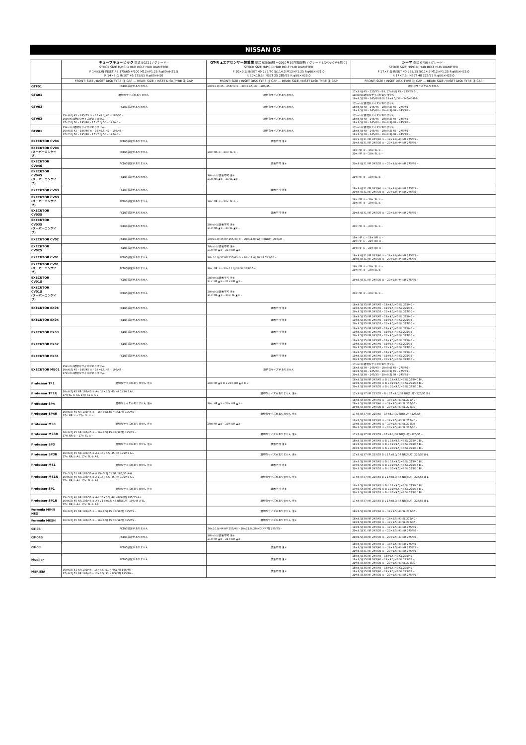NISSAN 05
| | キューブキュービック 型式 BGZ11 / グレード – STOCK SIZE H/P.C.D HUB BOLT HUB DIAMETER F 14×5.0J INSET 45 175/65 4/100 M12×P1.25 F:φ60×H31.5 R 14×5.0J INSET 45 175/65 R:φ60×H10 | GT-R ▲エアセンサー装着車 型式 R35(前期 ～2010年10月製造車) / グレード (スペックVを除く) STOCK SIZE H/P.C.D HUB BOLT HUB DIAMETER F 20×9.5J INSET 45 255/40 5/114.3 M12×P1.25 F:φ66×H31.0 R 20×10.5J INSET 25 285/35 R:φ66×H25.0 | シーマ 型式 GF50 / グレード – STOCK SIZE H/P.C.D HUB BOLT HUB DIAMETER F 17×7.5J INSET 40 225/55 5/114.3 M12×P1.25 F:φ66×H22.0 R 17×7.5J INSET 40 225/55 R:φ66×H23.0 |
| | FRONT: SIZE / INSET DISK TYRE 注 CAP — REAR: SIZE / INSET DISK TYRE 注 CAP | FRONT: SIZE / INSET DISK TYRE 注 CAP — REAR: SIZE / INSET DISK TYRE 注 CAP | FRONT: SIZE / INSET DISK TYRE 注 CAP — REAR: SIZE / INSET DISK TYRE 注 CAP |
| GTF01 | PCDの設定がありません | 20×10.0J 35 – 255/40 ⑤ – 20×10.5J 20 – 285/35 – | 適切なサイズがありません |
| GTX01 | 適切なサイズがありません | 適切なサイズがありません | 17×8.0J 45 – 225/55 – B-L 17×8.0J 45 – 225/55 B-L 18inchは適切なサイズがありません 19×8.5J 38 – 245/40 B-SL 19×8.5J 38 – 245/40 B-SL |
| GTV03 | PCDの設定がありません | 適切なサイズがありません | 17inchは適切なサイズがありません 18×8.5J 40 – 245/45 – 18×9.5J 45 – 275/40 – 19×8.5J 38 – 245/40 – 19×8.5J 38 – 245/40 – |
| GTV02 | 15×6.0J 45 – 185/55 ⑤ – 15×6.0J 45 – 185/55 – 16inchは適切なサイズがありません 17×7.0J 50 – 195/40 – 17×7.0J 50 – 195/40 – | 適切なサイズがありません | 17inchは適切なサイズがありません 18×8.5J 40 – 245/45 – 18×8.5J 40 – 245/45 – 19×8.5J 38 – 245/40 – 19×8.5J 38 – 245/40 – |
| GTV01 | 15inchは適切なサイズがありません 16×6.5J 42 – 195/45 ⑥ – 16×6.5J 42 – 195/45 – 17×7.0J 50 – 195/40 – 17×7.0J 50 – 195/40 – | 適切なサイズがありません | 17inchは適切なサイズがありません 18×8.5J 40 – 245/45 – 18×9.5J 45 – 275/40 – 19×8.5J 38 – 245/40 – 19×8.5J 38 – 245/40 – |
| EXECUTOR CV04 | PCDの設定がありません | 装着不可 注⑧ | 19×9.0J 31 NR 245/40 ⑤ – 19×9.0J 44 NR 275/35 – 20×8.0J 31 NR 245/35 ⑤ – 20×9.0J 44 NR 275/30 – |
| EXECUTOR CV04 (スーパーコンケイブ) | PCDの設定がありません | 20× NR ① – 20× SL ① – | 19× NR ① – 19× SL ① – 20× NR ① – 20× SL ① – |
| EXECUTOR CV04S | PCDの設定がありません | 装着不可 注⑧ | 20×8.0J 31 NR 245/35 ⑤ – 20×9.0J 44 NR 275/30 – |
| EXECUTOR CV04S (スーパーコンケイブ) | PCDの設定がありません | 20inchは装着不可 注⑧ 21× NR ▲③ – 21 SL ▲③ – | 20× NR ① – 20× SL ① – |
| EXECUTOR CV03 | PCDの設定がありません | 装着不可 注⑧ | 19×9.0J 31 NR 245/40 ⑤ – 19×9.0J 44 NR 275/35 – 20×8.0J 31 NR 245/35 ⑤ – 20×9.0J 44 NR 275/30 – |
| EXECUTOR CV03 (スーパーコンケイブ) | PCDの設定がありません | 20× NR ① – 20× SL ① – | 19× NR ① – 19× SL ① – 20× NR ① – 20× SL ① – |
| EXECUTOR CV03S | PCDの設定がありません | 装着不可 注⑧ | 20×8.0J 31 NR 245/35 ⑤ – 20×9.0J 44 NR 275/30 – |
| EXECUTOR CV03S (スーパーコンケイブ) | PCDの設定がありません | 20inchは装着不可 注⑧ 21× NR ▲③ – 21 SL ▲③ – | 20× NR ① – 20× SL ① – |
| EXECUTOR CV02 | PCDの設定がありません | 20×10.0J 35 HP 255/40 ⑤ – 20×11.0J 22 HP(NR可) 285/35 – | 19× HP ① – 19× NR ① – 20× HP ① – 20× NR ① – |
| EXECUTOR CV02S | PCDの設定がありません | 20inchは装着不可 注⑧ 21× HP ▲③ – 21× NR ▲③ – | 20× HP ① – 20× NR ① – |
| EXECUTOR CV01 | PCDの設定がありません | 20×10.0J 37 HP 255/40 ⑤ – 20×11.0J 18 NR 285/35 – | 19×9.0J 31 NR 245/40 ⑤ – 19×9.0J 44 NR 275/35 – 20×8.0J 31 NR 245/35 ⑤ – 20×9.0J 44 NR 275/30 – |
| EXECUTOR CV01 (スーパーコンケイブ) | PCDの設定がありません | 20× NR ① – 20×11.0J 24 SL 285/35 – | 19× NR ① – 19× SL ① – 20× NR ① – 20× SL ① – |
| EXECUTOR CV01S | PCDの設定がありません | 20inchは装着不可 注⑧ 21× HP ▲③ – 21× NR ▲③ – | 20×8.0J 31 NR 245/35 ⑤ – 20×9.0J 44 NR 275/30 – |
| EXECUTOR CV01S (スーパーコンケイブ) | PCDの設定がありません | 20inchは装着不可 注⑧ 21× NR ▲③ – 21× SL ▲③ – | 20× NR ① – 20× SL ① – |
| EXECUTOR EX05 | PCDの設定がありません | 装着不可 注⑧ | 18×8.5J 35 NR 245/45 – 18×9.5J 43 SL 275/40 – 19×8.5J 35 NR 245/40 – 19×9.5J 43 SL 275/35 – 20×8.5J 35 NR 245/35 – 20×9.5J 43 SL 275/30 – |
| EXECUTOR EX04 | PCDの設定がありません | 装着不可 注⑧ | 18×8.5J 35 NR 245/45 – 18×9.5J 43 SL 275/40 – 19×8.5J 35 NR 245/40 – 19×9.5J 43 SL 275/35 – 20×8.5J 35 NR 245/35 – 20×9.5J 43 SL 275/30 – |
| EXECUTOR EX03 | PCDの設定がありません | 装着不可 注⑧ | 18×8.5J 35 NR 245/45 – 18×9.5J 43 SL 275/40 – 19×8.5J 35 NR 245/40 – 19×9.5J 43 SL 275/35 – 20×8.5J 35 NR 245/35 – 20×9.5J 43 SL 275/30 – |
| EXECUTOR EX02 | PCDの設定がありません | 装着不可 注⑧ | 18×8.5J 35 NR 245/45 – 18×9.5J 43 SL 275/40 – 19×8.5J 35 NR 245/40 – 19×9.5J 43 SL 275/35 – 20×8.5J 35 NR 245/35 – 20×9.5J 43 SL 275/30 – |
| EXECUTOR EX01 | PCDの設定がありません | 装着不可 注⑧ | 18×8.5J 35 NR 245/45 – 18×9.5J 43 SL 275/40 – 19×8.5J 35 NR 245/40 – 19×9.5J 43 SL 275/35 – 20×8.5J 35 NR 245/35 – 20×9.5J 43 SL 275/30 – |
| EXECUTOR MB01 | 15inchは適切なサイズがありません 16×6.5J 45 – 195/45 ⑤ – 16×6.5J 45 – 195/45 – 17inchは適切なサイズがありません | 適切なサイズがありません | 17inchは適切なサイズがありません 18×8.0J 38 – 245/45 – 18×9.0J 45 – 275/40 – 19×8.5J 38 – 245/40 – 19×9.5J 45 – 275/35 – 20×8.5J 38 – 245/35 – 20×9.5J 38 – 245/35 – |
| Professor TF1 | 適切なサイズがありません 注④ | 20× HP ▲③ B-L 20× NR ▲③ B-L | 18×8.5J 30 NR 245/45 ⑤ B-L 18×9.5J 43 SL 275/40 B-L 19×8.5J 30 NR 245/40 ⑤ B-L 19×9.5J 43 SL 275/35 B-L 20×8.5J 30 NR 245/35 ⑤ B-L 20×9.5J 43 SL 275/30 B-L |
| Professor TF1R | 16×6.5J 45 NR 195/45 ⑤ A-L 16×6.5J 45 NR 195/45 A-L 17× SL ① A-L 17× SL ① A-L | 適切なサイズがありません 注④ | 17×8.0J 37 NR 225/55 – B-L 17×8.0J 37 NR(SL可) 225/55 B-L |
| Professor SP4 | 適切なサイズがありません 注④ | 20× HP ▲③ – 20× NR ▲③ – | 18×8.5J 30 NR 245/45 ⑤ – 18×9.5J 43 SL 275/40 – 19×8.5J 30 NR 245/40 ⑤ – 19×9.5J 43 SL 275/35 – 20×8.5J 30 NR 245/35 ⑤ – 20×9.5J 43 SL 275/30 – |
| Professor SP4R | 16×6.5J 45 NR 195/45 ⑤ – 16×6.5J 45 NR(SL可) 195/45 – 17× NR ① – 17× SL ① – | 適切なサイズがありません 注④ | 17×8.0J 37 NR 225/55 – 17×8.0J 37 NR(SL可) 225/55 – |
| Professor MS3 | 適切なサイズがありません 注④ | 20× HP ▲③ – 20× NR ▲③ – | 18×8.5J 30 NR 245/45 ⑤ – 18×9.5J 43 SL 275/40 – 19×8.5J 30 NR 245/40 ⑤ – 19×9.5J 43 SL 275/35 – 20×8.5J 30 NR 245/35 ⑤ – 20×9.5J 43 SL 275/30 – |
| Professor MS3R | 16×6.5J 45 NR 195/45 ⑤ – 16×6.5J 45 NR(SL可) 195/45 – 17× NR ① – 17× SL ① – | 適切なサイズがありません 注④ | 17×8.0J 37 NR 225/55 – 17×8.0J 37 NR(SL可) 225/55 – |
| Professor SP3 | 適切なサイズがありません 注④ | 装着不可 注⑧ | 18×8.5J 30 NR 245/45 ⑤ B-L 18×9.5J 43 SL 275/40 B-L 19×8.5J 30 NR 245/40 ⑤ B-L 19×9.5J 43 SL 275/35 B-L 20×8.5J 30 NR 245/35 ⑤ B-L 20×9.5J 43 SL 275/30 B-L |
| Professor SP3R | 16×6.5J 45 NR 195/45 ⑤ A-L 16×6.5J 45 NR 195/45 A-L 17× NR ① A-L 17× SL ① A-L | 適切なサイズがありません 注④ | 17×8.0J 37 NR 225/55 B-L 17×8.0J 37 NR(SL可) 225/55 B-L |
| Professor MS1 | 適切なサイズがありません 注④ | 装着不可 注⑧ | 18×8.5J 30 NR 245/45 ⑤ B-L 18×9.5J 43 SL 275/40 B-L 19×8.5J 30 NR 245/40 ⑤ B-L 19×9.5J 43 SL 275/35 B-L 20×8.5J 30 NR 245/35 ⑤ B-L 20×9.5J 43 SL 275/30 B-L |
| Professor MS1R | 15×5.5J 51 NR 185/55 A-H 15×5.5J 51 NR 185/55 A-H 16×6.5J 45 NR 195/45 ⑤ A-L 16×6.5J 45 NR 195/45 A-L 17× NR ① A-L 17× SL ① A-L | 適切なサイズがありません 注④ | 17×8.0J 37 NR 225/55 B-L 17×8.0J 37 NR(SL可) 225/55 B-L |
| Professor SP1 | 適切なサイズがありません 注④ | 装着不可 注⑧ | 18×8.5J 30 NR 245/45 ⑤ B-L 18×9.5J 43 SL 275/40 B-L 19×8.5J 30 NR 245/40 ⑤ B-L 19×9.5J 43 SL 275/35 B-L 20×8.5J 30 NR 245/35 ⑤ B-L 20×9.5J 43 SL 275/30 B-L |
| Professor SP1R | 15×5.5J 40 NR 185/55 ⑥ A-L 15×5.5J 40 NR(SL可) 185/55 A-L 16×6.5J 45 NR 195/45 ⑤ A-SL 16×6.5J 45 NR(SL可) 195/45 A-SL 17× NR ① A-L 17× SL ① A-L | 適切なサイズがありません 注④ | 17×8.0J 37 NR 225/55 B-L 17×8.0J 37 NR(SL可) 225/55 B-L |
| Formula MK-Ⅲ NEO | 16×6.5J 45 NR 195/45 ⑤ – 16×6.5J 45 NR(SL可) 195/45 – | 適切なサイズがありません 注④ | 19×8.5J 30 NR 245/40 ⑤ – 19×9.5J 43 SL 275/35 – |
| Formula MESH | 16×6.5J 45 NR 195/45 ⑤ – 16×6.5J 45 NR(SL可) 195/45 – | 適切なサイズがありません 注④ | 18×8.5J 30 NR 245/45 ⑤ – 18×9.5J 43 SL 275/40 – 19×8.5J 30 NR 245/40 ⑤ – 19×9.5J 43 SL 275/35 – |
| GT-04 | PCDの設定がありません | 20×10.0J 44 HP 255/40 – 20×11.0J 29 MD(NR可) 285/35 – | 19×8.5J 30 NR 245/40 ⑤ – 19×9.5J 43 NR 275/35 – 20×8.5J 31 NR 245/35 ⑤ – 20×9.5J 43 NR 275/30 – |
| GT-04S | PCDの設定がありません | 20inchは装着不可 注⑧ 21× HP ▲③ – 21× NR ▲③ – | 20×8.5J 30 NR 245/35 ⑤ – 20×9.5J 43 NR 275/30 – |
| GT-03 | PCDの設定がありません | 装着不可 注⑧ | 18×8.5J 30 NR 245/45 ⑤ – 18×9.5J 43 NR 275/40 – 19×8.5J 30 NR 245/40 ⑤ – 19×9.5J 43 NR 275/35 – 20×8.5J 31 NR 245/35 ⑤ – 20×9.5J 43 NR 275/30 – |
| Mueller | PCDの設定がありません | 装着不可 注⑧ | 18×8.5J 35 NR 245/45 – 18×9.5J 43 SL 275/40 – 19×8.5J 35 NR 245/40 – 19×9.5J 43 SL 275/35 – 20×8.5J 30 NR 245/35 ⑤ – 20×9.5J 43 SL 275/30 – |
| MERISIA | 16×6.5J 51 NR 195/45 – 16×6.5J 51 NR(SL可) 195/45 – 17×6.5J 51 NR 195/40 – 17×6.5J 51 NR(SL可) 195/40 – | 装着不可 注⑧ | 18×8.5J 35 NR 245/45 – 18×9.5J 43 SL 275/40 – 19×8.5J 35 NR 245/40 – 19×9.5J 43 SL 275/35 – 20×8.5J 30 NR 245/35 ⑤ – 20×9.5J 43 NR 275/30 – |